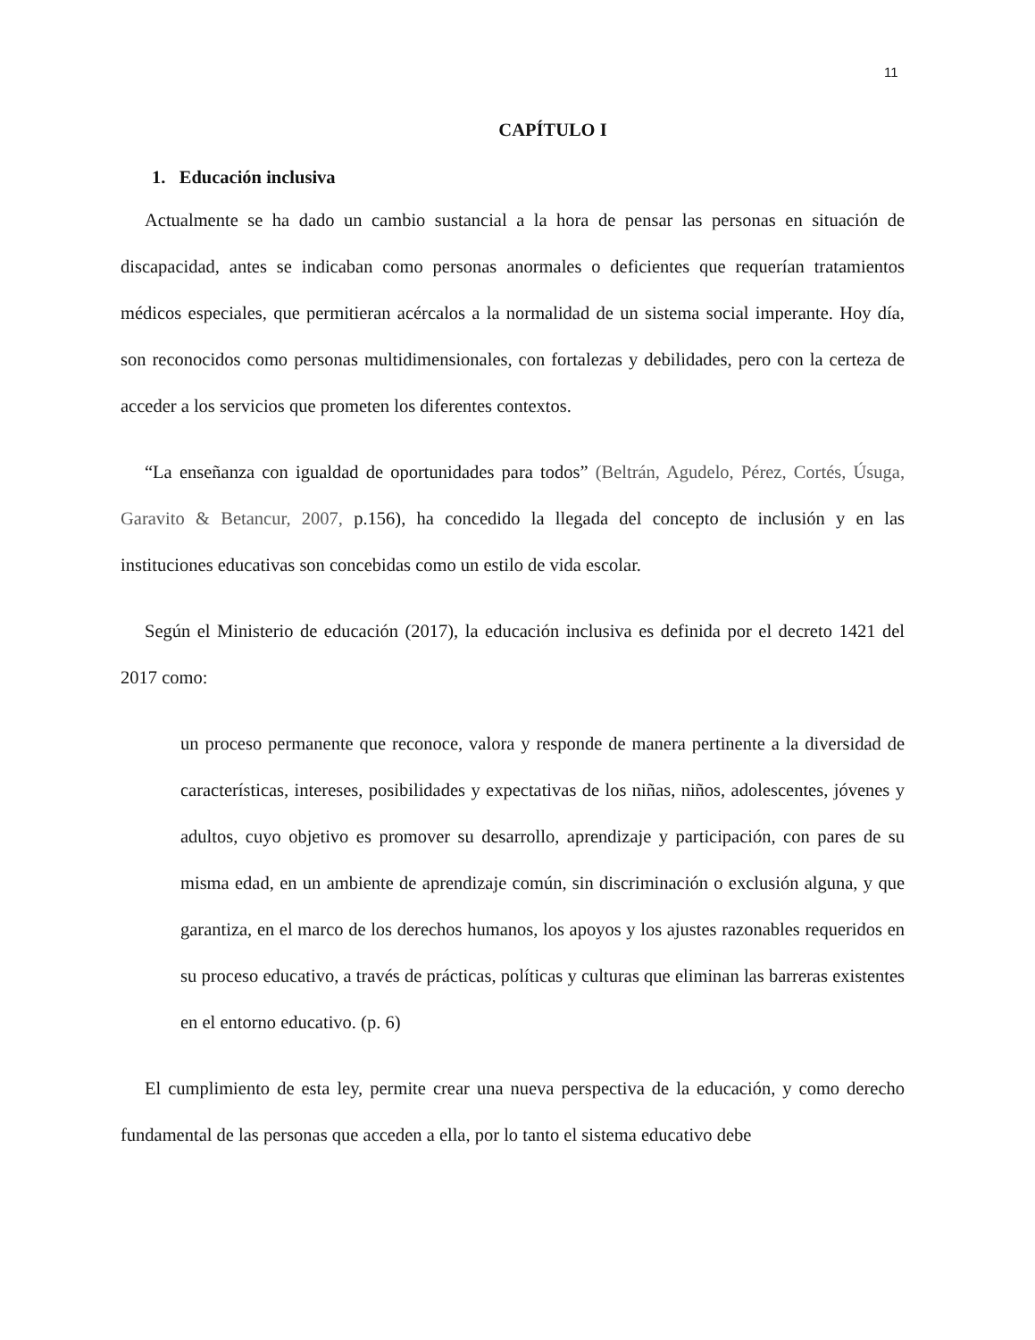11
CAPÍTULO I
1. Educación inclusiva
Actualmente se ha dado un cambio sustancial a la hora de pensar las personas en situación de discapacidad, antes se indicaban como personas anormales o deficientes que requerían tratamientos médicos especiales, que permitieran acércalos a la normalidad de un sistema social imperante. Hoy día, son reconocidos como personas multidimensionales, con fortalezas y debilidades, pero con la certeza de acceder a los servicios que prometen los diferentes contextos.
“La enseñanza con igualdad de oportunidades para todos” (Beltrán, Agudelo, Pérez, Cortés, Úsuga, Garavito & Betancur, 2007, p.156), ha concedido la llegada del concepto de inclusión y en las instituciones educativas son concebidas como un estilo de vida escolar.
Según el Ministerio de educación (2017), la educación inclusiva es definida por el decreto 1421 del 2017 como:
un proceso permanente que reconoce, valora y responde de manera pertinente a la diversidad de características, intereses, posibilidades y expectativas de los niñas, niños, adolescentes, jóvenes y adultos, cuyo objetivo es promover su desarrollo, aprendizaje y participación, con pares de su misma edad, en un ambiente de aprendizaje común, sin discriminación o exclusión alguna, y que garantiza, en el marco de los derechos humanos, los apoyos y los ajustes razonables requeridos en su proceso educativo, a través de prácticas, políticas y culturas que eliminan las barreras existentes en el entorno educativo. (p. 6)
El cumplimiento de esta ley, permite crear una nueva perspectiva de la educación, y como derecho fundamental de las personas que acceden a ella, por lo tanto el sistema educativo debe